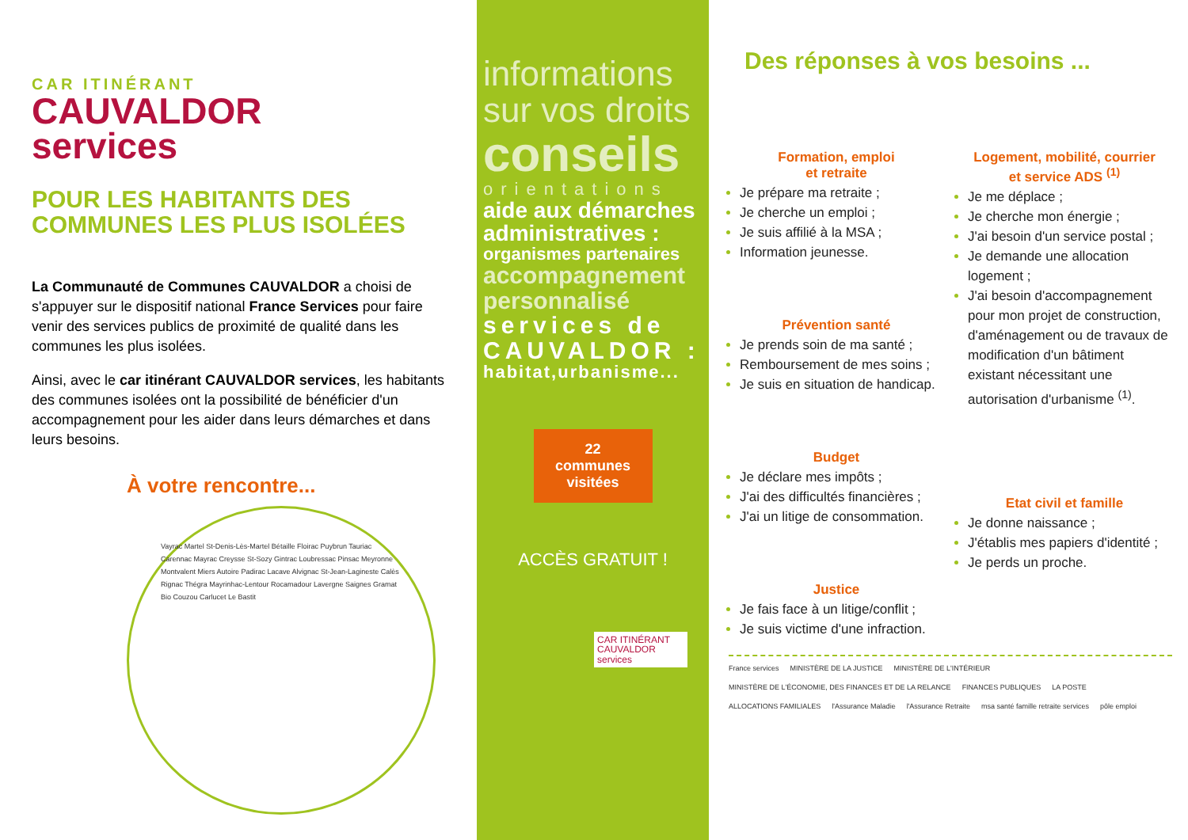CAR ITINÉRANT
CAUVALDOR
services
POUR LES HABITANTS DES COMMUNES LES PLUS ISOLÉES
La Communauté de Communes CAUVALDOR a choisi de s'appuyer sur le dispositif national France Services pour faire venir des services publics de proximité de qualité dans les communes les plus isolées.
Ainsi, avec le car itinérant CAUVALDOR services, les habitants des communes isolées ont la possibilité de bénéficier d'un accompagnement pour les aider dans leurs démarches et dans leurs besoins.
À votre rencontre...
Vayrac Martel St-Denis-Lès-Martel Bétaille Floirac Puybrun Tauriac Carennac Mayrac Creysse St-Sozy Gintrac Loubressac Pinsac Meyronne Montvalent Miers Autoire Padirac Lacave Alvignac St-Jean-Lagineste Calès Rignac Thégra Mayrinhac-Lentour Rocamadour Lavergne Saignes Gramat Bio Couzou Carlucet Le Bastit
informations sur vos droits
conseils
orientations
aide aux démarches administratives :
organismes partenaires
accompagnement personnalisé
services de CAUVALDOR :
habitat,urbanisme...
22 communes visitées
ACCÈS GRATUIT !
CAR ITINÉRANT CAUVALDOR services
Des réponses à vos besoins ...
Formation, emploi
et retraite
Je prépare ma retraite ;
Je cherche un emploi ;
Je suis affilié à la MSA ;
Information jeunesse.
Prévention santé
Je prends soin de ma santé ;
Remboursement de mes soins ;
Je suis en situation de handicap.
Budget
Je déclare mes impôts ;
J'ai des difficultés financières ;
J'ai un litige de consommation.
Justice
Je fais face à un litige/conflit ;
Je suis victime d'une infraction.
Logement, mobilité, courrier
et service ADS <sup>(1)</sup>
Je me déplace ;
Je cherche mon énergie ;
J'ai besoin d'un service postal ;
Je demande une allocation logement ;
J'ai besoin d'accompagnement pour mon projet de construction, d'aménagement ou de travaux de modification d'un bâtiment existant nécessitant une autorisation d'urbanisme <sup>(1)</sup>.
Etat civil et famille
Je donne naissance ;
J'établis mes papiers d'identité ;
Je perds un proche.
France services MINISTÈRE DE LA JUSTICE MINISTÈRE DE L'INTÉRIEUR MINISTÈRE DE L'ÉCONOMIE, DES FINANCES ET DE LA RELANCE FINANCES PUBLIQUES LA POSTE ALLOCATIONS FAMILIALES l'Assurance Maladie l'Assurance Retraite msa santé famille retraite services pôle emploi